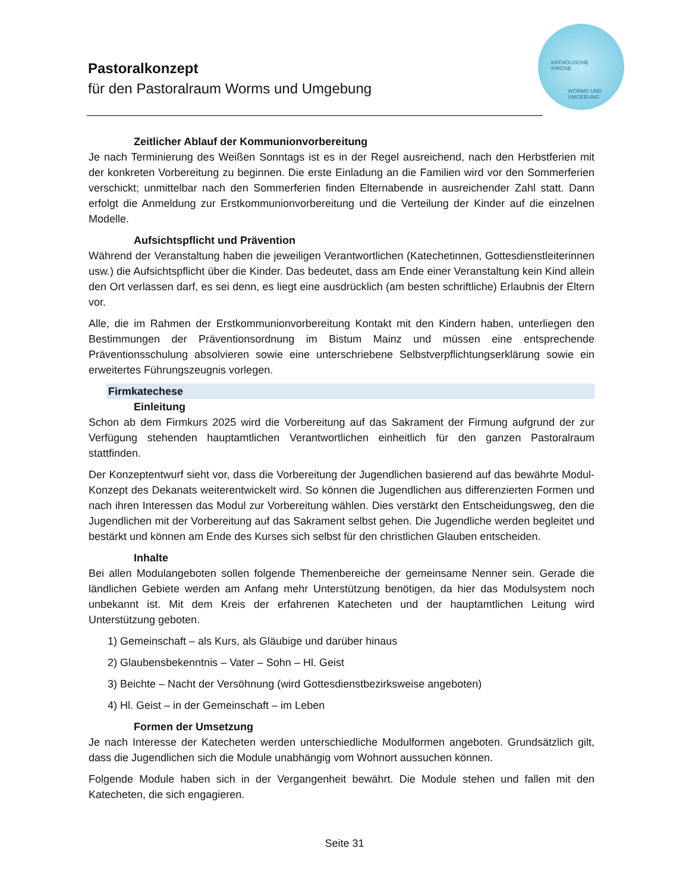Pastoralkonzept
für den Pastoralraum Worms und Umgebung
KATHOLISCHE
KIRCHE
WORMS UND
UMGEBUNG
Zeitlicher Ablauf der Kommunionvorbereitung
Je nach Terminierung des Weißen Sonntags ist es in der Regel ausreichend, nach den Herbstferien mit der konkreten Vorbereitung zu beginnen. Die erste Einladung an die Familien wird vor den Sommerferien verschickt; unmittelbar nach den Sommerferien finden Elternabende in ausreichender Zahl statt. Dann erfolgt die Anmeldung zur Erstkommunionvorbereitung und die Verteilung der Kinder auf die einzelnen Modelle.
Aufsichtspflicht und Prävention
Während der Veranstaltung haben die jeweiligen Verantwortlichen (Katechetinnen, Gottesdienstleiterinnen usw.) die Aufsichtspflicht über die Kinder. Das bedeutet, dass am Ende einer Veranstaltung kein Kind allein den Ort verlassen darf, es sei denn, es liegt eine ausdrücklich (am besten schriftliche) Erlaubnis der Eltern vor.
Alle, die im Rahmen der Erstkommunionvorbereitung Kontakt mit den Kindern haben, unterliegen den Bestimmungen der Präventionsordnung im Bistum Mainz und müssen eine entsprechende Präventionsschulung absolvieren sowie eine unterschriebene Selbstverpflichtungserklärung sowie ein erweitertes Führungszeugnis vorlegen.
Firmkatechese
Einleitung
Schon ab dem Firmkurs 2025 wird die Vorbereitung auf das Sakrament der Firmung aufgrund der zur Verfügung stehenden hauptamtlichen Verantwortlichen einheitlich für den ganzen Pastoralraum stattfinden.
Der Konzeptentwurf sieht vor, dass die Vorbereitung der Jugendlichen basierend auf das bewährte Modul-Konzept des Dekanats weiterentwickelt wird. So können die Jugendlichen aus differenzierten Formen und nach ihren Interessen das Modul zur Vorbereitung wählen. Dies verstärkt den Entscheidungsweg, den die Jugendlichen mit der Vorbereitung auf das Sakrament selbst gehen. Die Jugendliche werden begleitet und bestärkt und können am Ende des Kurses sich selbst für den christlichen Glauben entscheiden.
Inhalte
Bei allen Modulangeboten sollen folgende Themenbereiche der gemeinsame Nenner sein. Gerade die ländlichen Gebiete werden am Anfang mehr Unterstützung benötigen, da hier das Modulsystem noch unbekannt ist. Mit dem Kreis der erfahrenen Katecheten und der hauptamtlichen Leitung wird Unterstützung geboten.
1) Gemeinschaft – als Kurs, als Gläubige und darüber hinaus
2) Glaubensbekenntnis – Vater – Sohn – Hl. Geist
3) Beichte – Nacht der Versöhnung (wird Gottesdienstbezirksweise angeboten)
4) Hl. Geist – in der Gemeinschaft – im Leben
Formen der Umsetzung
Je nach Interesse der Katecheten werden unterschiedliche Modulformen angeboten. Grundsätzlich gilt, dass die Jugendlichen sich die Module unabhängig vom Wohnort aussuchen können.
Folgende Module haben sich in der Vergangenheit bewährt. Die Module stehen und fallen mit den Katecheten, die sich engagieren.
Seite 31